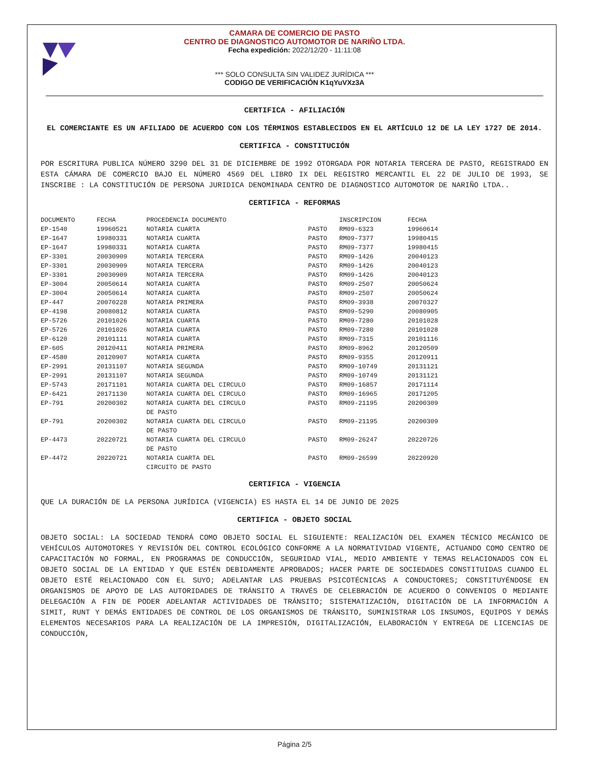CAMARA DE COMERCIO DE PASTO
CENTRO DE DIAGNOSTICO AUTOMOTOR DE NARIÑO LTDA.
Fecha expedición: 2022/12/20 - 11:11:08
*** SOLO CONSULTA SIN VALIDEZ JURÍDICA ***
CODIGO DE VERIFICACIÓN K1qYuVXz3A
CERTIFICA - AFILIACIÓN
EL COMERCIANTE ES UN AFILIADO DE ACUERDO CON LOS TÉRMINOS ESTABLECIDOS EN EL ARTÍCULO 12 DE LA LEY 1727 DE 2014.
CERTIFICA - CONSTITUCIÓN
POR ESCRITURA PUBLICA NÚMERO 3290 DEL 31 DE DICIEMBRE DE 1992 OTORGADA POR NOTARIA TERCERA DE PASTO, REGISTRADO EN ESTA CÁMARA DE COMERCIO BAJO EL NÚMERO 4569 DEL LIBRO IX DEL REGISTRO MERCANTIL EL 22 DE JULIO DE 1993, SE INSCRIBE : LA CONSTITUCIÓN DE PERSONA JURIDICA DENOMINADA CENTRO DE DIAGNOSTICO AUTOMOTOR DE NARIÑO LTDA..
CERTIFICA - REFORMAS
| DOCUMENTO | FECHA | PROCEDENCIA DOCUMENTO | | INSCRIPCION | FECHA |
| --- | --- | --- | --- | --- | --- |
| EP-1540 | 19960521 | NOTARIA CUARTA | PASTO | RM09-6323 | 19960614 |
| EP-1647 | 19980331 | NOTARIA CUARTA | PASTO | RM09-7377 | 19980415 |
| EP-1647 | 19980331 | NOTARIA CUARTA | PASTO | RM09-7377 | 19980415 |
| EP-3301 | 20030909 | NOTARIA TERCERA | PASTO | RM09-1426 | 20040123 |
| EP-3301 | 20030909 | NOTARIA TERCERA | PASTO | RM09-1426 | 20040123 |
| EP-3301 | 20030909 | NOTARIA TERCERA | PASTO | RM09-1426 | 20040123 |
| EP-3004 | 20050614 | NOTARIA CUARTA | PASTO | RM09-2507 | 20050624 |
| EP-3004 | 20050614 | NOTARIA CUARTA | PASTO | RM09-2507 | 20050624 |
| EP-447 | 20070228 | NOTARIA PRIMERA | PASTO | RM09-3938 | 20070327 |
| EP-4198 | 20080812 | NOTARIA CUARTA | PASTO | RM09-5290 | 20080905 |
| EP-5726 | 20101026 | NOTARIA CUARTA | PASTO | RM09-7280 | 20101028 |
| EP-5726 | 20101026 | NOTARIA CUARTA | PASTO | RM09-7280 | 20101028 |
| EP-6120 | 20101111 | NOTARIA CUARTA | PASTO | RM09-7315 | 20101116 |
| EP-605 | 20120411 | NOTARIA PRIMERA | PASTO | RM09-8962 | 20120509 |
| EP-4580 | 20120907 | NOTARIA CUARTA | PASTO | RM09-9355 | 20120911 |
| EP-2991 | 20131107 | NOTARIA SEGUNDA | PASTO | RM09-10749 | 20131121 |
| EP-2991 | 20131107 | NOTARIA SEGUNDA | PASTO | RM09-10749 | 20131121 |
| EP-5743 | 20171101 | NOTARIA CUARTA DEL CIRCULO | PASTO | RM09-16857 | 20171114 |
| EP-6421 | 20171130 | NOTARIA CUARTA DEL CIRCULO | PASTO | RM09-16965 | 20171205 |
| EP-791 | 20200302 | NOTARIA CUARTA DEL CIRCULO DE PASTO | PASTO | RM09-21195 | 20200309 |
| EP-791 | 20200302 | NOTARIA CUARTA DEL CIRCULO DE PASTO | PASTO | RM09-21195 | 20200309 |
| EP-4473 | 20220721 | NOTARIA CUARTA DEL CIRCULO DE PASTO | PASTO | RM09-26247 | 20220726 |
| EP-4472 | 20220721 | NOTARIA CUARTA DEL CIRCUITO DE PASTO | PASTO | RM09-26599 | 20220920 |
CERTIFICA - VIGENCIA
QUE LA DURACIÓN DE LA PERSONA JURÍDICA (VIGENCIA) ES HASTA EL 14 DE JUNIO DE 2025
CERTIFICA - OBJETO SOCIAL
OBJETO SOCIAL: LA SOCIEDAD TENDRÁ COMO OBJETO SOCIAL EL SIGUIENTE: REALIZACIÓN DEL EXAMEN TÉCNICO MECÁNICO DE VEHÍCULOS AUTOMOTORES Y REVISIÓN DEL CONTROL ECOLÓGICO CONFORME A LA NORMATIVIDAD VIGENTE, ACTUANDO COMO CENTRO DE CAPACITACIÓN NO FORMAL, EN PROGRAMAS DE CONDUCCIÓN, SEGURIDAD VIAL, MEDIO AMBIENTE Y TEMAS RELACIONADOS CON EL OBJETO SOCIAL DE LA ENTIDAD Y QUE ESTÉN DEBIDAMENTE APROBADOS; HACER PARTE DE SOCIEDADES CONSTITUIDAS CUANDO EL OBJETO ESTÉ RELACIONADO CON EL SUYO; ADELANTAR LAS PRUEBAS PSICOTÉCNICAS A CONDUCTORES; CONSTITUYÉNDOSE EN ORGANISMOS DE APOYO DE LAS AUTORIDADES DE TRÁNSITO A TRAVÉS DE CELEBRACIÓN DE ACUERDO O CONVENIOS O MEDIANTE DELEGACIÓN A FIN DE PODER ADELANTAR ACTIVIDADES DE TRÁNSITO; SISTEMATIZACIÓN, DIGITACIÓN DE LA INFORMACIÓN A SIMIT, RUNT Y DEMÁS ENTIDADES DE CONTROL DE LOS ORGANISMOS DE TRÁNSITO, SUMINISTRAR LOS INSUMOS, EQUIPOS Y DEMÁS ELEMENTOS NECESARIOS PARA LA REALIZACIÓN DE LA IMPRESIÓN, DIGITALIZACIÓN, ELABORACIÓN Y ENTREGA DE LICENCIAS DE CONDUCCIÓN,
Página 2/5